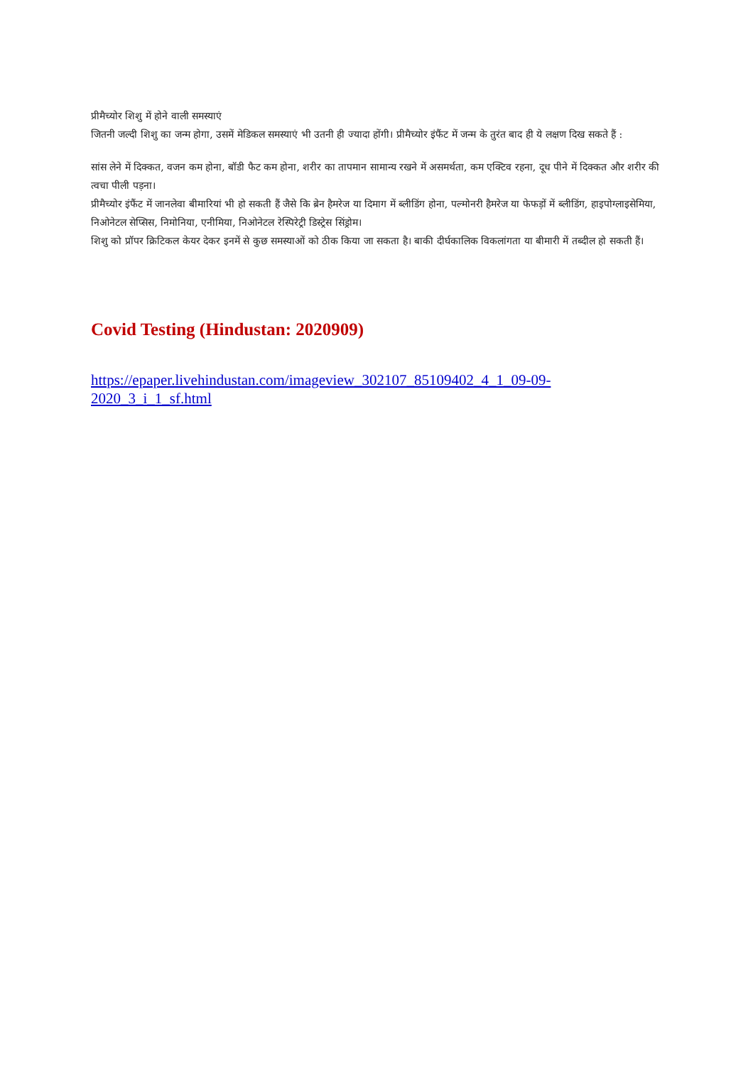प्रीमैच्योर शिशु में होने वाली समस्याएं
जितनी जल्दी शिशु का जन्म होगा, उसमें मेडिकल समस्याएं भी उतनी ही ज्यादा होंगी। प्रीमैच्योर इंफैंट में जन्म के तुरंत बाद ही ये लक्षण दिख सकते हैं :
सांस लेने में दिक्कत, वजन कम होना, बॉडी फैट कम होना, शरीर का तापमान सामान्य रखने में असमर्थता, कम एक्टिव रहना, दूध पीने में दिक्कत और शरीर की त्वचा पीली पड़ना।
प्रीमैच्योर इंफैंट में जानलेवा बीमारियां भी हो सकती हैं जैसे कि ब्रेन हैमरेज या दिमाग में ब्लीडिंग होना, पल्मोनरी हैमरेज या फेफड़ों में ब्लीडिंग, हाइपोग्लाइसेमिया, निओनेटल सेप्सिस, निमोनिया, एनीमिया, निओनेटल रेस्पिरेट्री डिस्ट्रेस सिंड्रोम।
शिशु को प्रॉपर क्रिटिकल केयर देकर इनमें से कुछ समस्याओं को ठीक किया जा सकता है। बाकी दीर्घकालिक विकलांगता या बीमारी में तब्दील हो सकती हैं।
Covid Testing (Hindustan: 2020909)
https://epaper.livehindustan.com/imageview_302107_85109402_4_1_09-09-
2020_3_i_1_sf.html